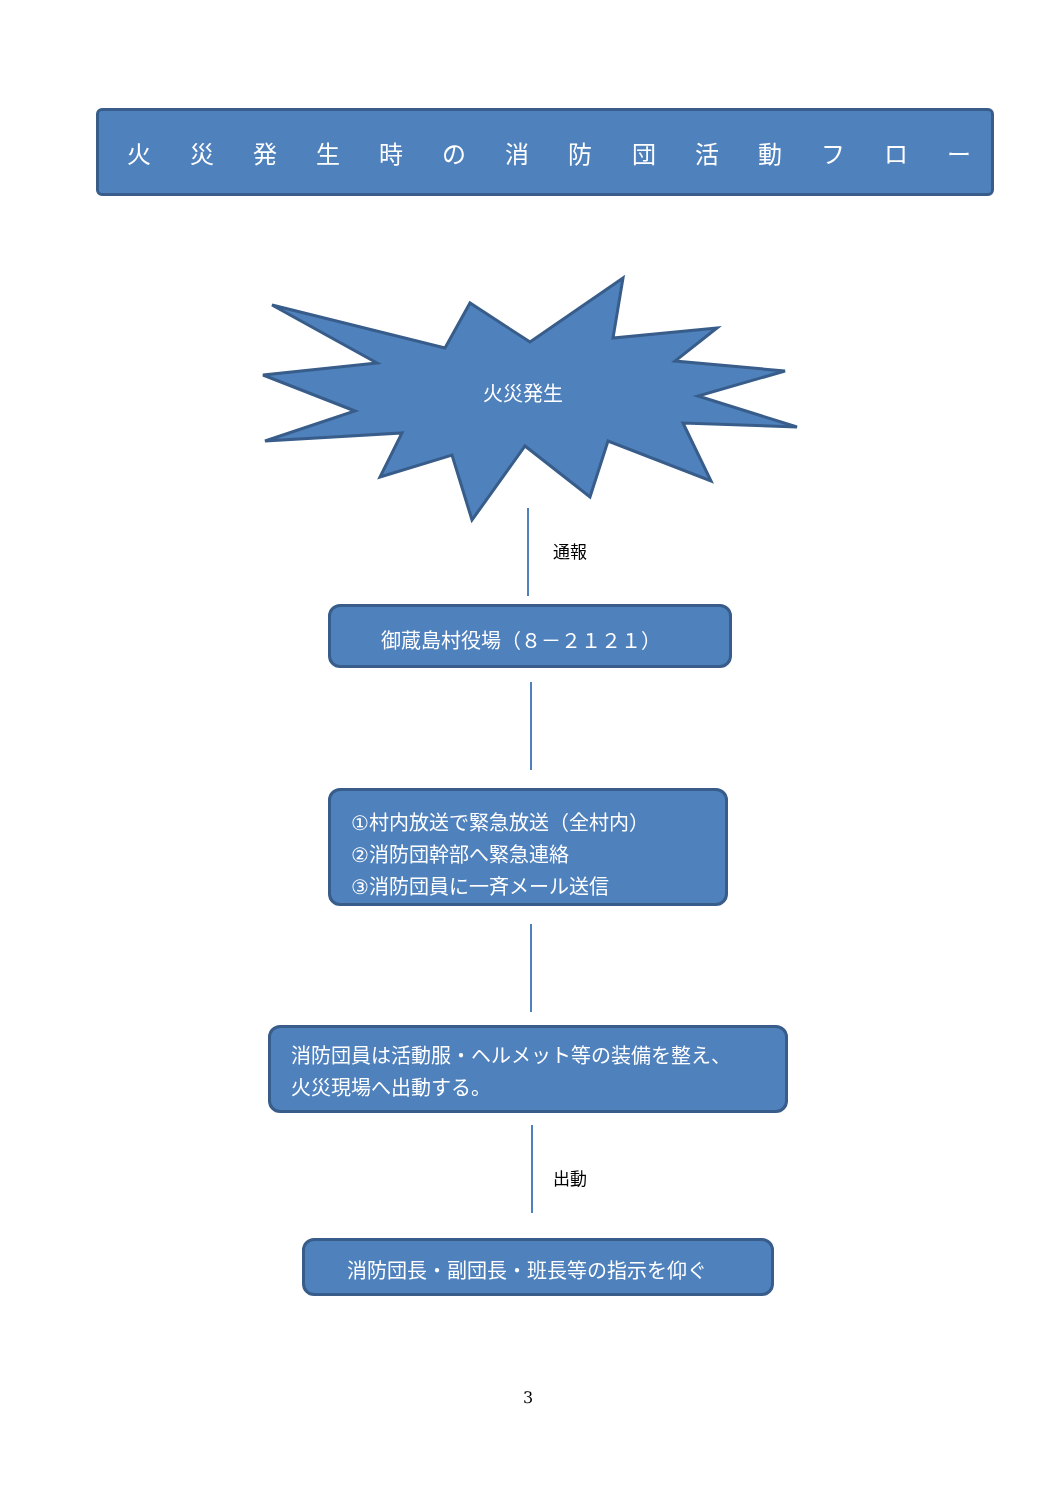火災発生時の消防団活動フロー
火災発生
通報
御蔵島村役場（８－２１２１）
①村内放送で緊急放送（全村内）
②消防団幹部へ緊急連絡
③消防団員に一斉メール送信
消防団員は活動服・ヘルメット等の装備を整え、
火災現場へ出動する。
出動
消防団長・副団長・班長等の指示を仰ぐ
3